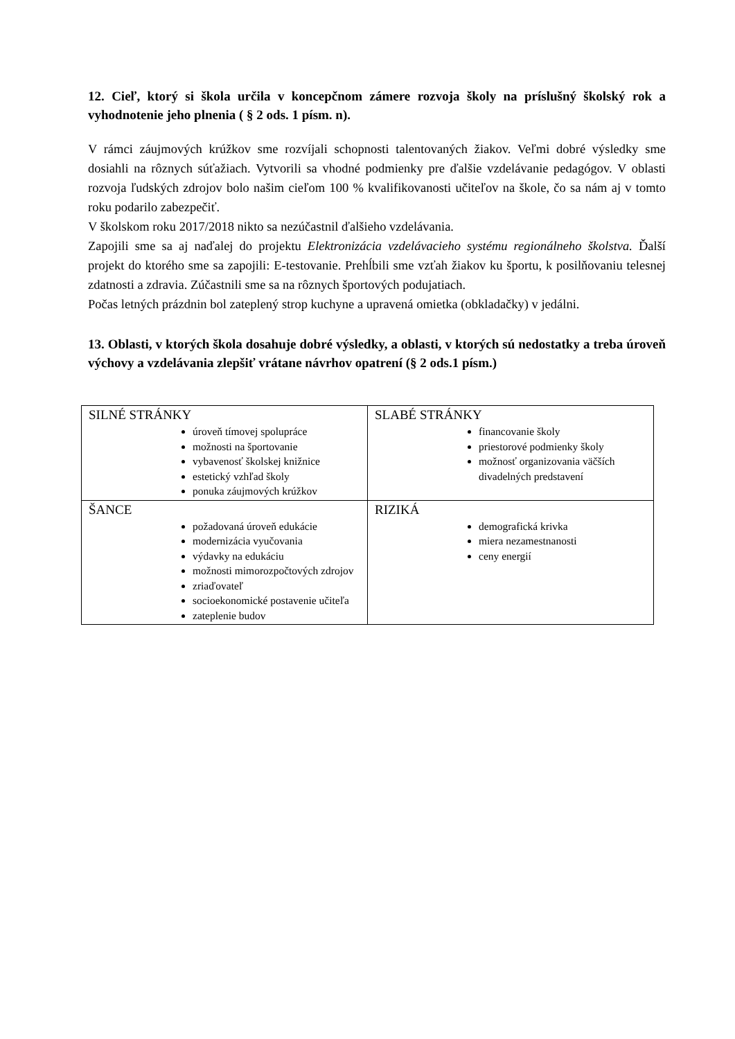12. Cieľ, ktorý si škola určila v koncepčnom zámere rozvoja školy na príslušný školský rok a vyhodnotenie jeho plnenia ( § 2 ods. 1 písm. n).
V rámci záujmových krúžkov sme rozvíjali schopnosti talentovaných žiakov. Veľmi dobré výsledky sme dosiahli na rôznych súťažiach. Vytvorili sa vhodné podmienky pre ďalšie vzdelávanie pedagógov. V oblasti rozvoja ľudských zdrojov bolo našim cieľom 100 % kvalifikovanosti učiteľov na škole, čo sa nám aj v tomto roku podarilo zabezpečiť.
V školskom roku 2017/2018 nikto sa nezúčastnil ďalšieho vzdelávania.
Zapojili sme sa aj naďalej do projektu Elektronizácia vzdelávacieho systému regionálneho školstva. Ďalší projekt do ktorého sme sa zapojili: E-testovanie. Prehĺbili sme vzťah žiakov ku športu, k posilňovaniu telesnej zdatnosti a zdravia. Zúčastnili sme sa na rôznych športových podujatiach.
Počas letných prázdnin bol zateplený strop kuchyne a upravená omietka (obkladačky) v jedálni.
13. Oblasti, v ktorých škola dosahuje dobré výsledky, a oblasti, v ktorých sú nedostatky a treba úroveň výchovy a vzdelávania zlepšiť vrátane návrhov opatrení (§ 2 ods.1 písm.)
| SILNÉ STRÁNKY úroveň tímovej spolupráce možnosti na športovanie vybavenosť školskej knižnice estetický vzhľad školy ponuka záujmových krúžkov | SLABÉ STRÁNKY financovanie školy priestorové podmienky školy možnosť organizovania väčších divadelných predstavení |
| ŠANCE požadovaná úroveň edukácie modernizácia vyučovania výdavky na edukáciu možnosti mimorozpočtových zdrojov zriaďovateľ socioekonomické postavenie učiteľa zateplenie budov | RIZIKÁ demografická krivka miera nezamestnanosti ceny energií |